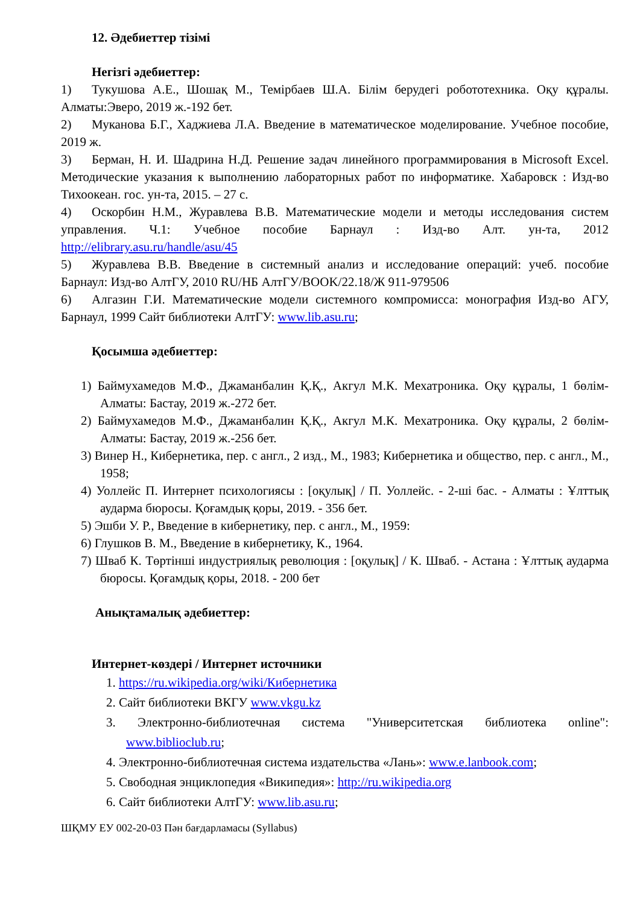12. Әдебиеттер тізімі
Негізгі әдебиеттер:
1) Тукушова А.Е., Шошақ М., Темірбаев Ш.А. Білім берудегі робототехника. Оқу құралы. Алматы:Эверо, 2019 ж.-192 бет.
2) Муканова Б.Г., Хаджиева Л.А. Введение в математическое моделирование. Учебное пособие, 2019 ж.
3) Берман, Н. И. Шадрина Н.Д. Решение задач линейного программирования в Microsoft Excel. Методические указания к выполнению лабораторных работ по информатике. Хабаровск : Изд-во Тихоокеан. гос. ун-та, 2015. – 27 с.
4) Оскорбин Н.М., Журавлева В.В. Математические модели и методы исследования систем управления. Ч.1: Учебное пособие Барнаул : Изд-во Алт. ун-та, 2012 http://elibrary.asu.ru/handle/asu/45
5) Журавлева В.В. Введение в системный анализ и исследование операций: учеб. пособие Барнаул: Изд-во АлтГУ, 2010 RU/НБ АлтГУ/BOOK/22.18/Ж 911-979506
6) Алгазин Г.И. Математические модели системного компромисса: монография Изд-во АГУ, Барнаул, 1999 Сайт библиотеки АлтГУ: www.lib.asu.ru;
Қосымша әдебиеттер:
1) Баймухамедов М.Ф., Джаманбалин Қ.Қ., Акгул М.К. Мехатроника. Оқу құралы, 1 бөлім-Алматы: Бастау, 2019 ж.-272 бет.
2) Баймухамедов М.Ф., Джаманбалин Қ.Қ., Акгул М.К. Мехатроника. Оқу құралы, 2 бөлім-Алматы: Бастау, 2019 ж.-256 бет.
3) Винер Н., Кибернетика, пер. с англ., 2 изд., М., 1983; Кибернетика и общество, пер. с англ., М., 1958;
4) Уоллейс П. Интернет психологиясы : [оқулық] / П. Уоллейс. - 2-ші бас. - Алматы : Ұлттық аударма бюросы. Қоғамдық қоры, 2019. - 356 бет.
5) Эшби У. Р., Введение в кибернетику, пер. с англ., М., 1959:
6) Глушков В. М., Введение в кибернетику, К., 1964.
7) Шваб К. Төртінші индустриялық революция : [оқулық] / К. Шваб. - Астана : Ұлттық аударма бюросы. Қоғамдық қоры, 2018. - 200 бет
Анықтамалық әдебиеттер:
Интернет-көздері / Интернет источники
1. https://ru.wikipedia.org/wiki/Кибернетика
2. Сайт библиотеки ВКГУ www.vkgu.kz
3. Электронно-библиотечная система "Университетская библиотека online": www.biblioclub.ru;
4. Электронно-библиотечная система издательства «Лань»: www.e.lanbook.com;
5. Свободная энциклопедия «Википедия»: http://ru.wikipedia.org
6. Сайт библиотеки АлтГУ: www.lib.asu.ru;
ШҚМУ ЕУ 002-20-03 Пән бағдарламасы (Syllabus)